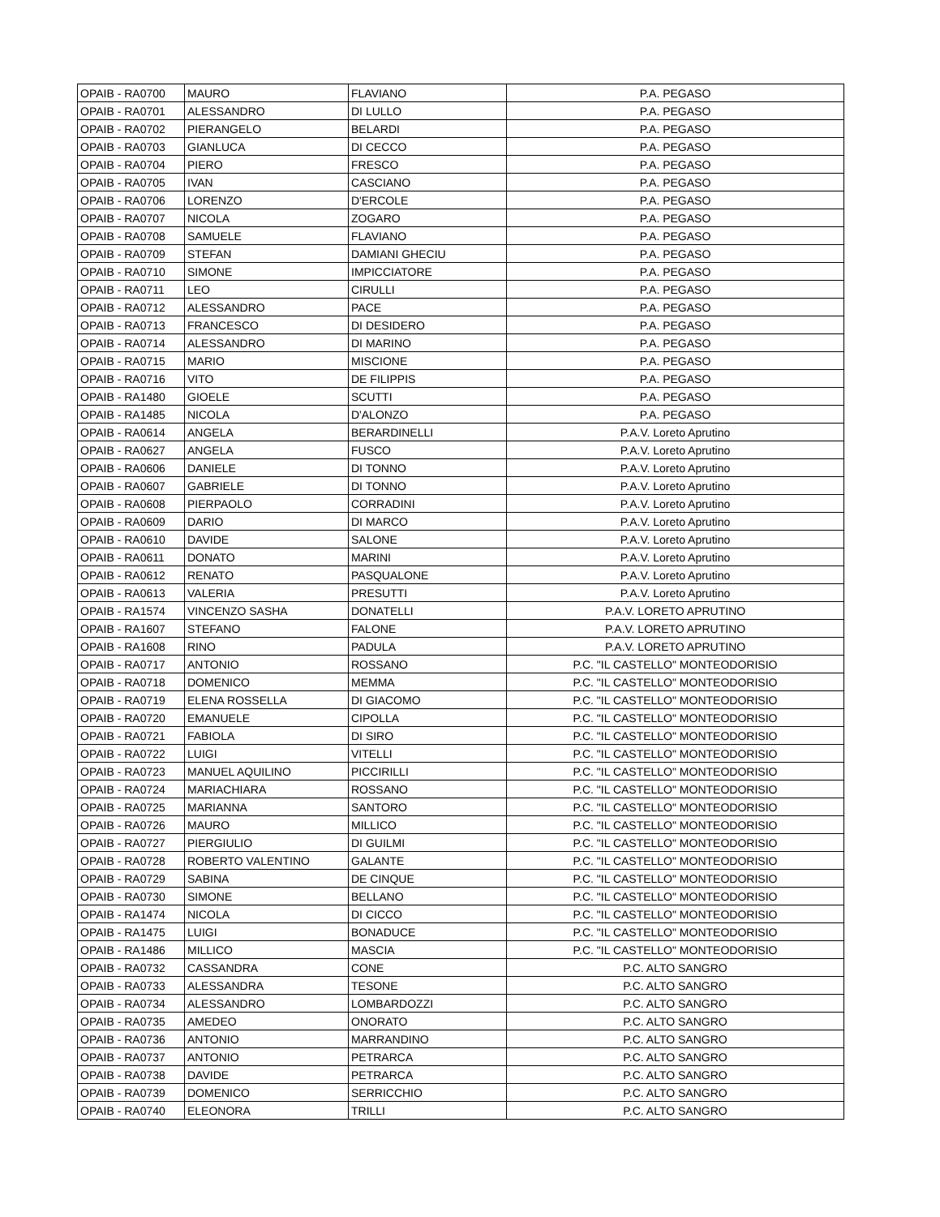| OPAIB - RA0700 | MAURO | FLAVIANO | P.A. PEGASO |
| OPAIB - RA0701 | ALESSANDRO | DI LULLO | P.A. PEGASO |
| OPAIB - RA0702 | PIERANGELO | BELARDI | P.A. PEGASO |
| OPAIB - RA0703 | GIANLUCA | DI CECCO | P.A. PEGASO |
| OPAIB - RA0704 | PIERO | FRESCO | P.A. PEGASO |
| OPAIB - RA0705 | IVAN | CASCIANO | P.A. PEGASO |
| OPAIB - RA0706 | LORENZO | D'ERCOLE | P.A. PEGASO |
| OPAIB - RA0707 | NICOLA | ZOGARO | P.A. PEGASO |
| OPAIB - RA0708 | SAMUELE | FLAVIANO | P.A. PEGASO |
| OPAIB - RA0709 | STEFAN | DAMIANI GHECIU | P.A. PEGASO |
| OPAIB - RA0710 | SIMONE | IMPICCIATORE | P.A. PEGASO |
| OPAIB - RA0711 | LEO | CIRULLI | P.A. PEGASO |
| OPAIB - RA0712 | ALESSANDRO | PACE | P.A. PEGASO |
| OPAIB - RA0713 | FRANCESCO | DI DESIDERO | P.A. PEGASO |
| OPAIB - RA0714 | ALESSANDRO | DI MARINO | P.A. PEGASO |
| OPAIB - RA0715 | MARIO | MISCIONE | P.A. PEGASO |
| OPAIB - RA0716 | VITO | DE FILIPPIS | P.A. PEGASO |
| OPAIB - RA1480 | GIOELE | SCUTTI | P.A. PEGASO |
| OPAIB - RA1485 | NICOLA | D'ALONZO | P.A. PEGASO |
| OPAIB - RA0614 | ANGELA | BERARDINELLI | P.A.V. Loreto Aprutino |
| OPAIB - RA0627 | ANGELA | FUSCO | P.A.V. Loreto Aprutino |
| OPAIB - RA0606 | DANIELE | DI TONNO | P.A.V. Loreto Aprutino |
| OPAIB - RA0607 | GABRIELE | DI TONNO | P.A.V. Loreto Aprutino |
| OPAIB - RA0608 | PIERPAOLO | CORRADINI | P.A.V. Loreto Aprutino |
| OPAIB - RA0609 | DARIO | DI MARCO | P.A.V. Loreto Aprutino |
| OPAIB - RA0610 | DAVIDE | SALONE | P.A.V. Loreto Aprutino |
| OPAIB - RA0611 | DONATO | MARINI | P.A.V. Loreto Aprutino |
| OPAIB - RA0612 | RENATO | PASQUALONE | P.A.V. Loreto Aprutino |
| OPAIB - RA0613 | VALERIA | PRESUTTI | P.A.V. Loreto Aprutino |
| OPAIB - RA1574 | VINCENZO SASHA | DONATELLI | P.A.V. LORETO APRUTINO |
| OPAIB - RA1607 | STEFANO | FALONE | P.A.V. LORETO APRUTINO |
| OPAIB - RA1608 | RINO | PADULA | P.A.V. LORETO APRUTINO |
| OPAIB - RA0717 | ANTONIO | ROSSANO | P.C. "IL CASTELLO" MONTEODORISIO |
| OPAIB - RA0718 | DOMENICO | MEMMA | P.C. "IL CASTELLO" MONTEODORISIO |
| OPAIB - RA0719 | ELENA ROSSELLA | DI GIACOMO | P.C. "IL CASTELLO" MONTEODORISIO |
| OPAIB - RA0720 | EMANUELE | CIPOLLA | P.C. "IL CASTELLO" MONTEODORISIO |
| OPAIB - RA0721 | FABIOLA | DI SIRO | P.C. "IL CASTELLO" MONTEODORISIO |
| OPAIB - RA0722 | LUIGI | VITELLI | P.C. "IL CASTELLO" MONTEODORISIO |
| OPAIB - RA0723 | MANUEL AQUILINO | PICCIRILLI | P.C. "IL CASTELLO" MONTEODORISIO |
| OPAIB - RA0724 | MARIACHIARA | ROSSANO | P.C. "IL CASTELLO" MONTEODORISIO |
| OPAIB - RA0725 | MARIANNA | SANTORO | P.C. "IL CASTELLO" MONTEODORISIO |
| OPAIB - RA0726 | MAURO | MILLICO | P.C. "IL CASTELLO" MONTEODORISIO |
| OPAIB - RA0727 | PIERGIULIO | DI GUILMI | P.C. "IL CASTELLO" MONTEODORISIO |
| OPAIB - RA0728 | ROBERTO VALENTINO | GALANTE | P.C. "IL CASTELLO" MONTEODORISIO |
| OPAIB - RA0729 | SABINA | DE CINQUE | P.C. "IL CASTELLO" MONTEODORISIO |
| OPAIB - RA0730 | SIMONE | BELLANO | P.C. "IL CASTELLO" MONTEODORISIO |
| OPAIB - RA1474 | NICOLA | DI CICCO | P.C. "IL CASTELLO" MONTEODORISIO |
| OPAIB - RA1475 | LUIGI | BONADUCE | P.C. "IL CASTELLO" MONTEODORISIO |
| OPAIB - RA1486 | MILLICO | MASCIA | P.C. "IL CASTELLO" MONTEODORISIO |
| OPAIB - RA0732 | CASSANDRA | CONE | P.C. ALTO SANGRO |
| OPAIB - RA0733 | ALESSANDRA | TESONE | P.C. ALTO SANGRO |
| OPAIB - RA0734 | ALESSANDRO | LOMBARDOZZI | P.C. ALTO SANGRO |
| OPAIB - RA0735 | AMEDEO | ONORATO | P.C. ALTO SANGRO |
| OPAIB - RA0736 | ANTONIO | MARRANDINO | P.C. ALTO SANGRO |
| OPAIB - RA0737 | ANTONIO | PETRARCA | P.C. ALTO SANGRO |
| OPAIB - RA0738 | DAVIDE | PETRARCA | P.C. ALTO SANGRO |
| OPAIB - RA0739 | DOMENICO | SERRICCHIO | P.C. ALTO SANGRO |
| OPAIB - RA0740 | ELEONORA | TRILLI | P.C. ALTO SANGRO |